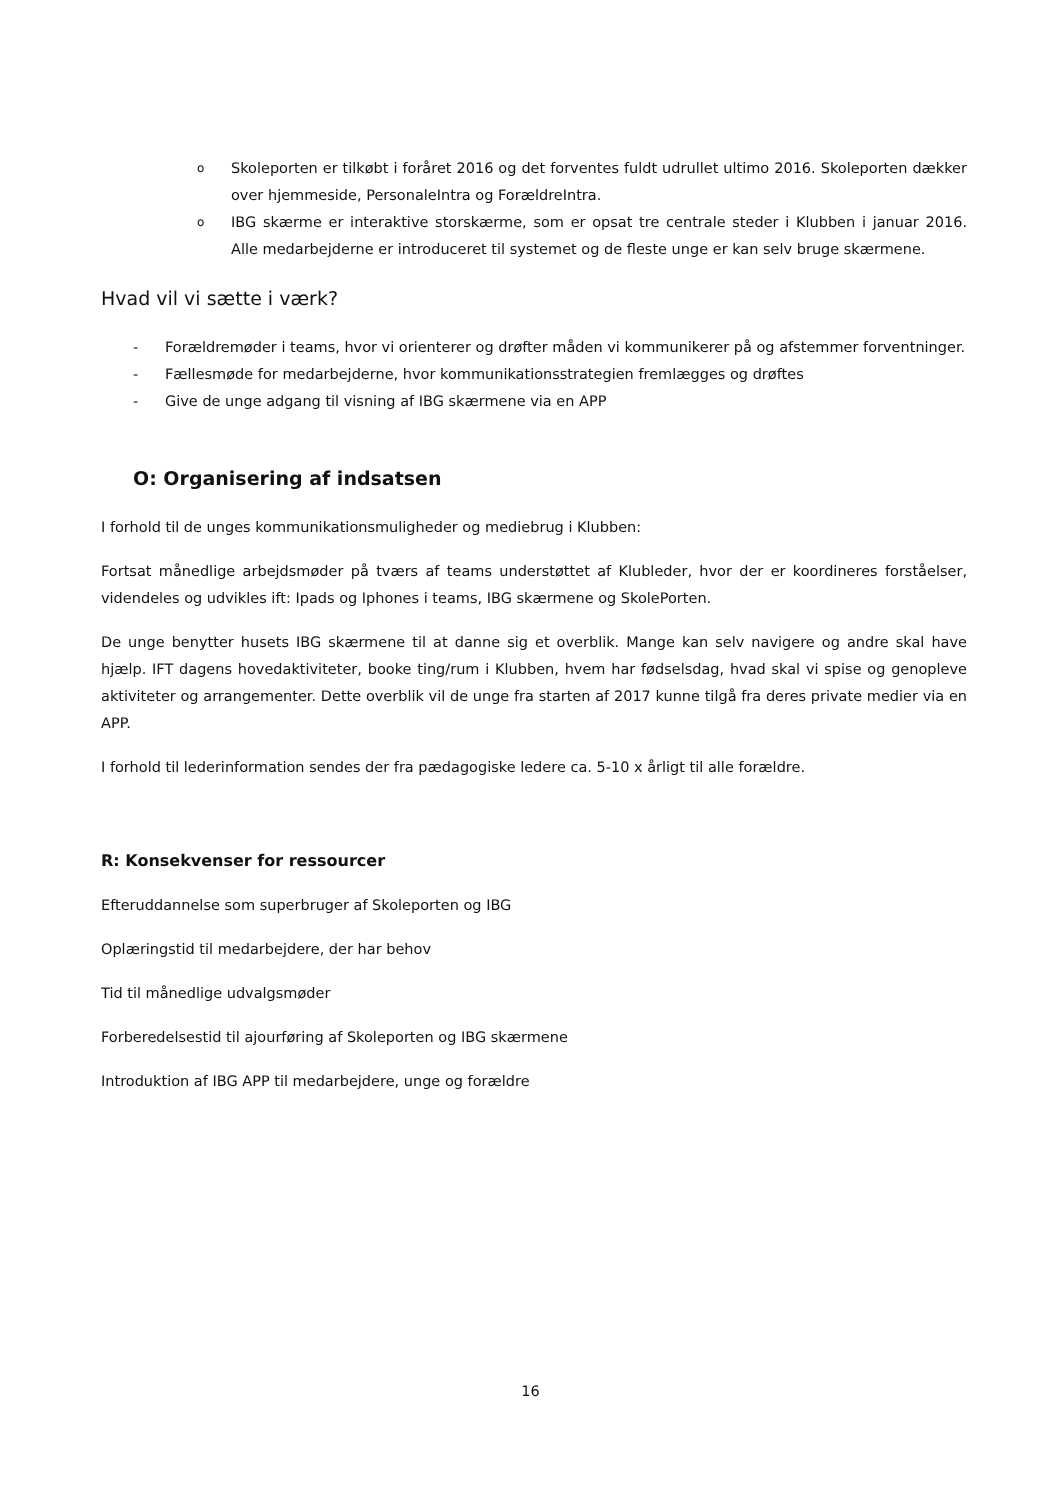o Skoleporten er tilkøbt i foråret 2016 og det forventes fuldt udrullet ultimo 2016. Skoleporten dækker over hjemmeside, PersonaleIntra og ForældreIntra.
o IBG skærme er interaktive storskærme, som er opsat tre centrale steder i Klubben i januar 2016. Alle medarbejderne er introduceret til systemet og de fleste unge er kan selv bruge skærmene.
Hvad vil vi sætte i værk?
- Forældremøder i teams, hvor vi orienterer og drøfter måden vi kommunikerer på og afstemmer forventninger.
- Fællesmøde for medarbejderne, hvor kommunikationsstrategien fremlægges og drøftes
- Give de unge adgang til visning af IBG skærmene via en APP
O: Organisering af indsatsen
I forhold til de unges kommunikationsmuligheder og mediebrug i Klubben:
Fortsat månedlige arbejdsmøder på tværs af teams understøttet af Klubleder, hvor der er koordineres forståelser, videndeles og udvikles ift: Ipads og Iphones i teams, IBG skærmene og SkolePorten.
De unge benytter husets IBG skærmene til at danne sig et overblik. Mange kan selv navigere og andre skal have hjælp. IFT dagens hovedaktiviteter, booke ting/rum i Klubben, hvem har fødselsdag, hvad skal vi spise og genopleve aktiviteter og arrangementer. Dette overblik vil de unge fra starten af 2017 kunne tilgå fra deres private medier via en APP.
I forhold til lederinformation sendes der fra pædagogiske ledere ca. 5-10 x årligt til alle forældre.
R: Konsekvenser for ressourcer
Efteruddannelse som superbruger af Skoleporten og IBG
Oplæringstid til medarbejdere, der har behov
Tid til månedlige udvalgsmøder
Forberedelsestid til ajourføring af Skoleporten og IBG skærmene
Introduktion af IBG APP til medarbejdere, unge og forældre
16